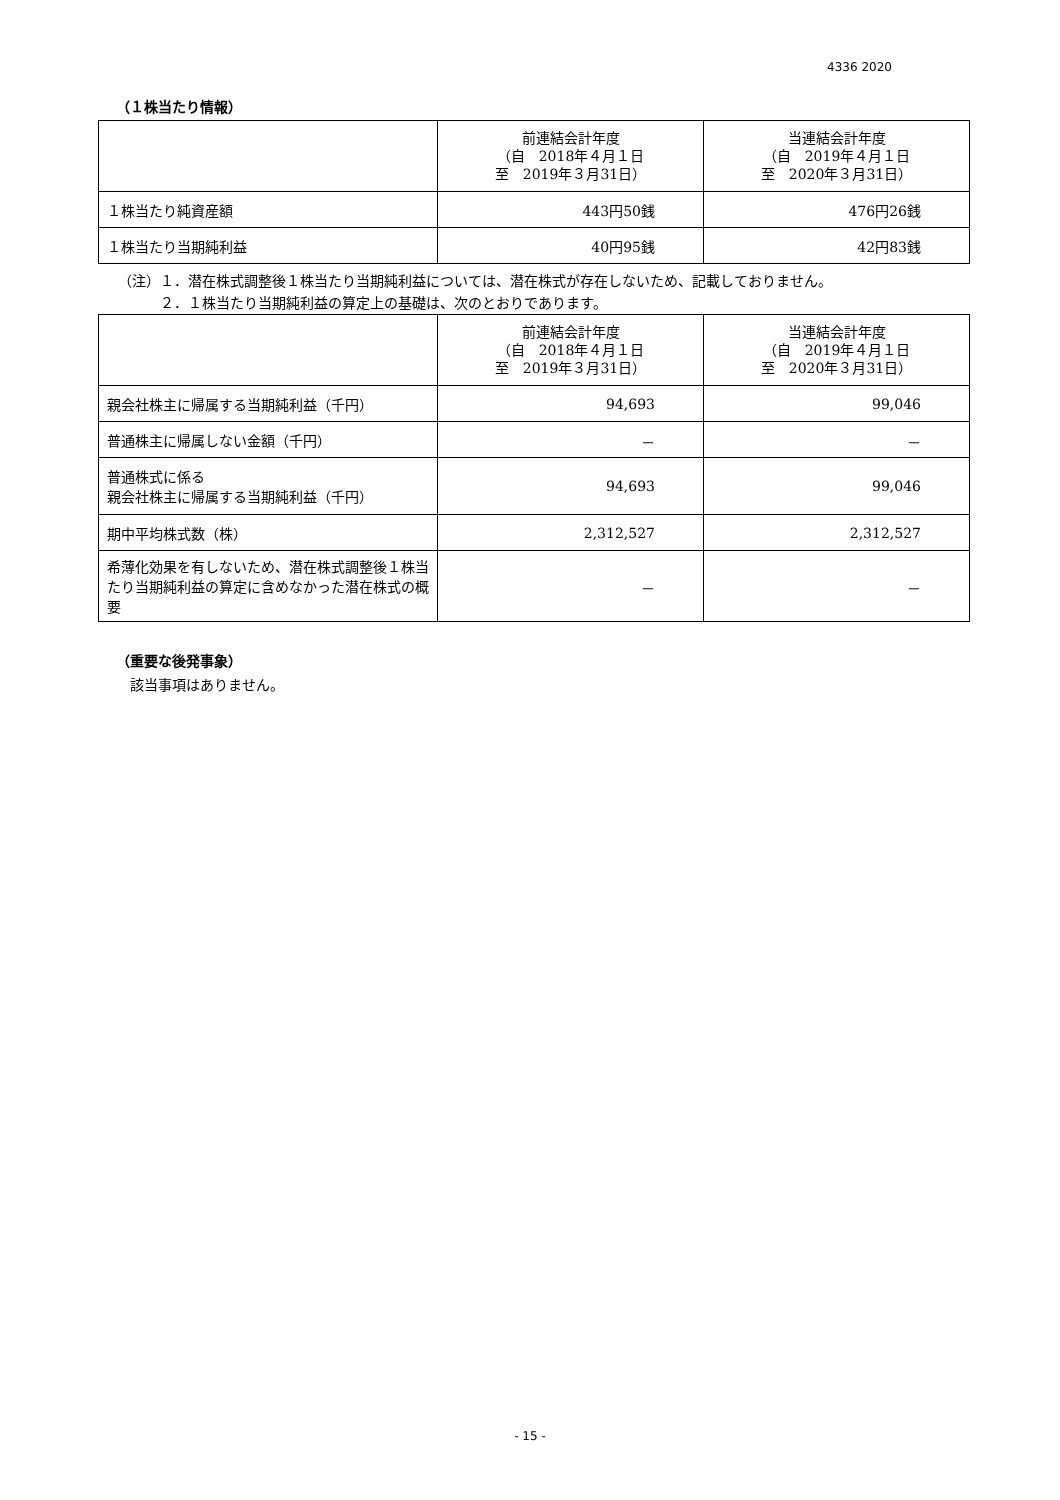4336 2020
（１株当たり情報）
| | 前連結会計年度 （自 2018年４月１日 至 2019年３月31日） | 当連結会計年度 （自 2019年４月１日 至 2020年３月31日） |
| --- | --- | --- |
| １株当たり純資産額 | 443円50銭 | 476円26銭 |
| １株当たり当期純利益 | 40円95銭 | 42円83銭 |
（注）１．潜在株式調整後１株当たり当期純利益については、潜在株式が存在しないため、記載しておりません。
　　　２．１株当たり当期純利益の算定上の基礎は、次のとおりであります。
| | 前連結会計年度 （自 2018年４月１日 至 2019年３月31日） | 当連結会計年度 （自 2019年４月１日 至 2020年３月31日） |
| --- | --- | --- |
| 親会社株主に帰属する当期純利益（千円） | 94,693 | 99,046 |
| 普通株主に帰属しない金額（千円） | － | － |
| 普通株式に係る 親会社株主に帰属する当期純利益（千円） | 94,693 | 99,046 |
| 期中平均株式数（株） | 2,312,527 | 2,312,527 |
| 希薄化効果を有しないため、潜在株式調整後１株当たり当期純利益の算定に含めなかった潜在株式の概要 | － | － |
（重要な後発事象）
該当事項はありません。
- 15 -